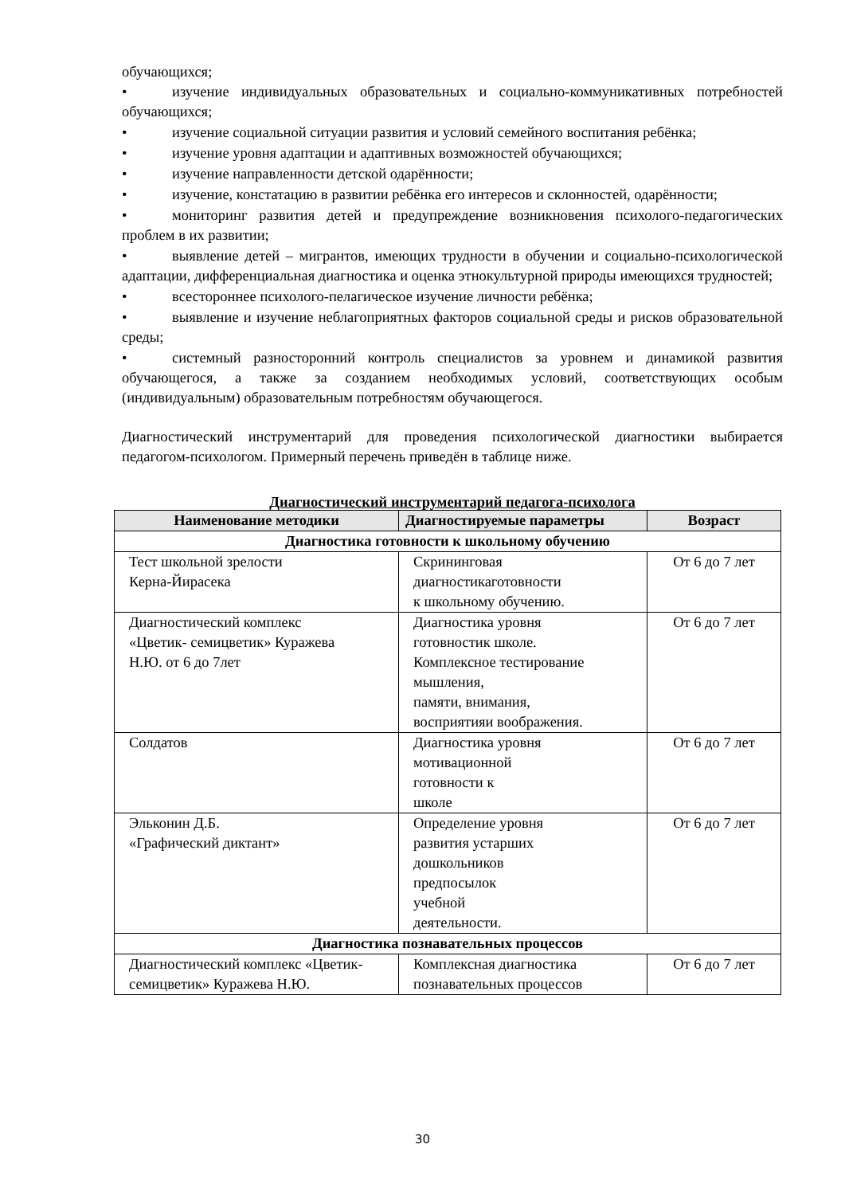обучающихся;
• изучение индивидуальных образовательных и социально-коммуникативных потребностей обучающихся;
• изучение социальной ситуации развития и условий семейного воспитания ребёнка;
• изучение уровня адаптации и адаптивных возможностей обучающихся;
• изучение направленности детской одарённости;
• изучение, констатацию в развитии ребёнка его интересов и склонностей, одарённости;
• мониторинг развития детей и предупреждение возникновения психолого-педагогических проблем в их развитии;
• выявление детей – мигрантов, имеющих трудности в обучении и социально-психологической адаптации, дифференциальная диагностика и оценка этнокультурной природы имеющихся трудностей;
• всестороннее психолого-пелагическое изучение личности ребёнка;
• выявление и изучение неблагоприятных факторов социальной среды и рисков образовательной среды;
• системный разносторонний контроль специалистов за уровнем и динамикой развития обучающегося, а также за созданием необходимых условий, соответствующих особым (индивидуальным) образовательным потребностям обучающегося.
Диагностический инструментарий для проведения психологической диагностики выбирается педагогом-психологом. Примерный перечень приведён в таблице ниже.
Диагностический инструментарий педагога-психолога
| Наименование методики | Диагностируемые параметры | Возраст |
| --- | --- | --- |
| Диагностика готовности к школьному обучению | | |
| Тест школьной зрелости Керна-Йирасека | Скрининговая диагностикаготовности к школьному обучению. | От 6 до 7 лет |
| Диагностический комплекс «Цветик- семицветик» Куражева Н.Ю. от 6 до 7лет | Диагностика уровня готовностик школе. Комплексное тестирование мышления, памяти, внимания, восприятияи воображения. | От 6 до 7 лет |
| Солдатов | Диагностика уровня мотивационной готовности к школе | От 6 до 7 лет |
| Эльконин Д.Б. «Графический диктант» | Определение уровня развития устарших дошкольников предпосылок учебной деятельности. | От 6 до 7 лет |
| Диагностика познавательных процессов | | |
| Диагностический комплекс «Цветик-семицветик» Куражева Н.Ю. | Комплексная диагностика познавательных процессов | От 6 до 7 лет |
30